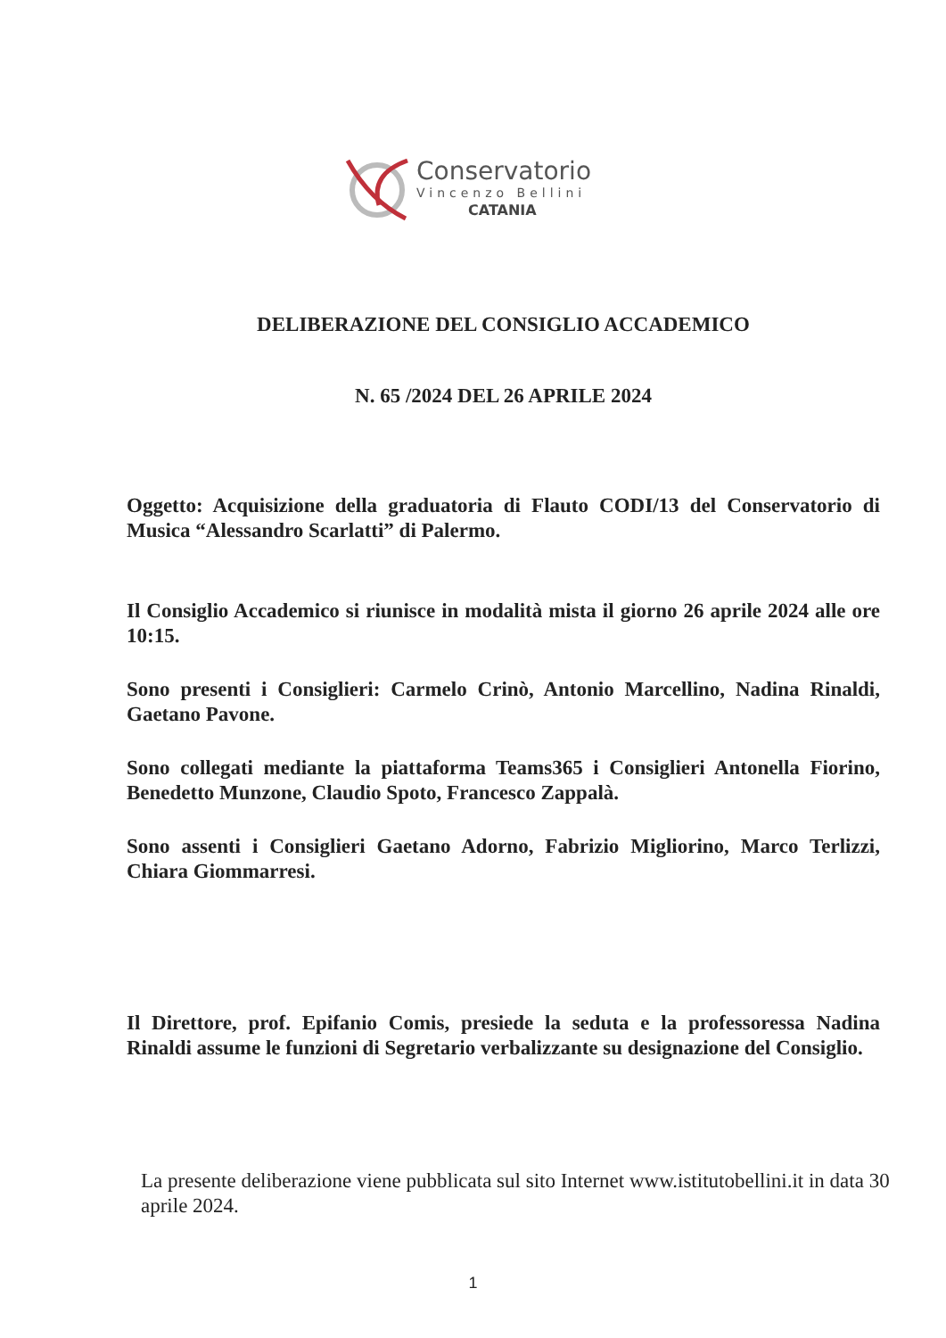Conservatorio
Vincenzo Bellini
CATANIA
DELIBERAZIONE DEL CONSIGLIO ACCADEMICO
N. 65 /2024 DEL 26 APRILE 2024
Oggetto: Acquisizione della graduatoria di Flauto CODI/13 del Conservatorio di Musica “Alessandro Scarlatti” di Palermo.
Il Consiglio Accademico si riunisce in modalità mista il giorno 26 aprile 2024 alle ore 10:15.
Sono presenti i Consiglieri: Carmelo Crinò, Antonio Marcellino, Nadina Rinaldi, Gaetano Pavone.
Sono collegati mediante la piattaforma Teams365 i Consiglieri Antonella Fiorino, Benedetto Munzone, Claudio Spoto, Francesco Zappalà.
Sono assenti i Consiglieri Gaetano Adorno, Fabrizio Migliorino, Marco Terlizzi, Chiara Giommarresi.
Il Direttore, prof. Epifanio Comis, presiede la seduta e la professoressa Nadina Rinaldi assume le funzioni di Segretario verbalizzante su designazione del Consiglio.
La presente deliberazione viene pubblicata sul sito Internet www.istitutobellini.it in data 30 aprile 2024.
1